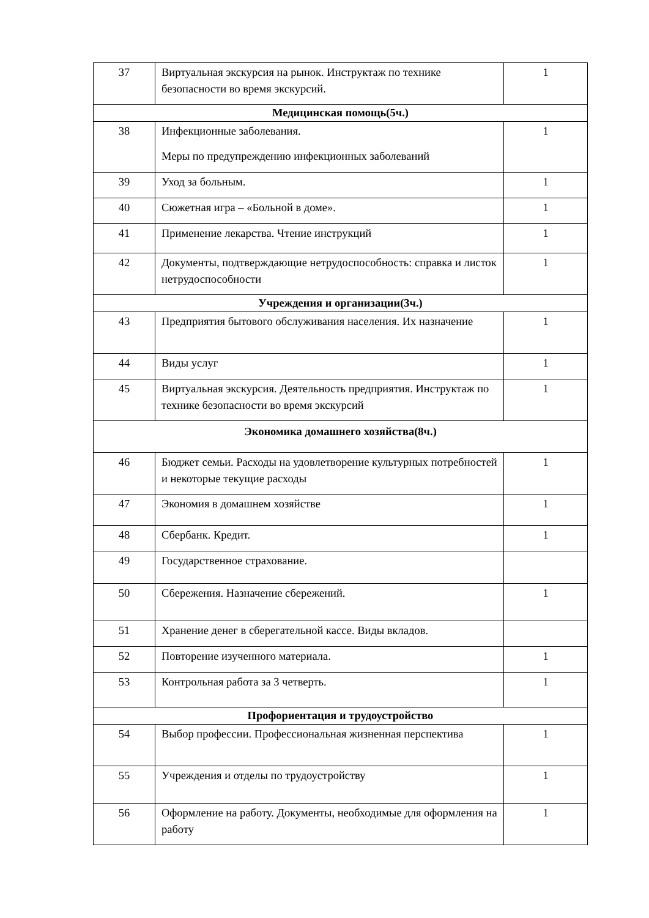| 37 | Виртуальная экскурсия на рынок. Инструктаж по технике безопасности во время экскурсий. | 1 |
| Медицинская помощь(5ч.) | | |
| 38 | Инфекционные заболевания. Меры по предупреждению инфекционных заболеваний | 1 |
| 39 | Уход за больным. | 1 |
| 40 | Сюжетная игра – «Больной в доме». | 1 |
| 41 | Применение лекарства. Чтение инструкций | 1 |
| 42 | Документы, подтверждающие нетрудоспособность: справка и листок нетрудоспособности | 1 |
| Учреждения и организации(3ч.) | | |
| 43 | Предприятия бытового обслуживания населения. Их назначение | 1 |
| 44 | Виды услуг | 1 |
| 45 | Виртуальная экскурсия. Деятельность предприятия. Инструктаж по технике безопасности во время экскурсий | 1 |
| Экономика домашнего хозяйства(8ч.) | | |
| 46 | Бюджет семьи. Расходы на удовлетворение культурных потребностей и некоторые текущие расходы | 1 |
| 47 | Экономия в домашнем хозяйстве | 1 |
| 48 | Сбербанк. Кредит. | 1 |
| 49 | Государственное страхование. | |
| 50 | Сбережения. Назначение сбережений. | 1 |
| 51 | Хранение денег в сберегательной кассе. Виды вкладов. | |
| 52 | Повторение изученного материала. | 1 |
| 53 | Контрольная работа за 3 четверть. | 1 |
| Профориентация и трудоустройство | | |
| 54 | Выбор профессии. Профессиональная жизненная перспектива | 1 |
| 55 | Учреждения и отделы по трудоустройству | 1 |
| 56 | Оформление на работу. Документы, необходимые для оформления на работу | 1 |